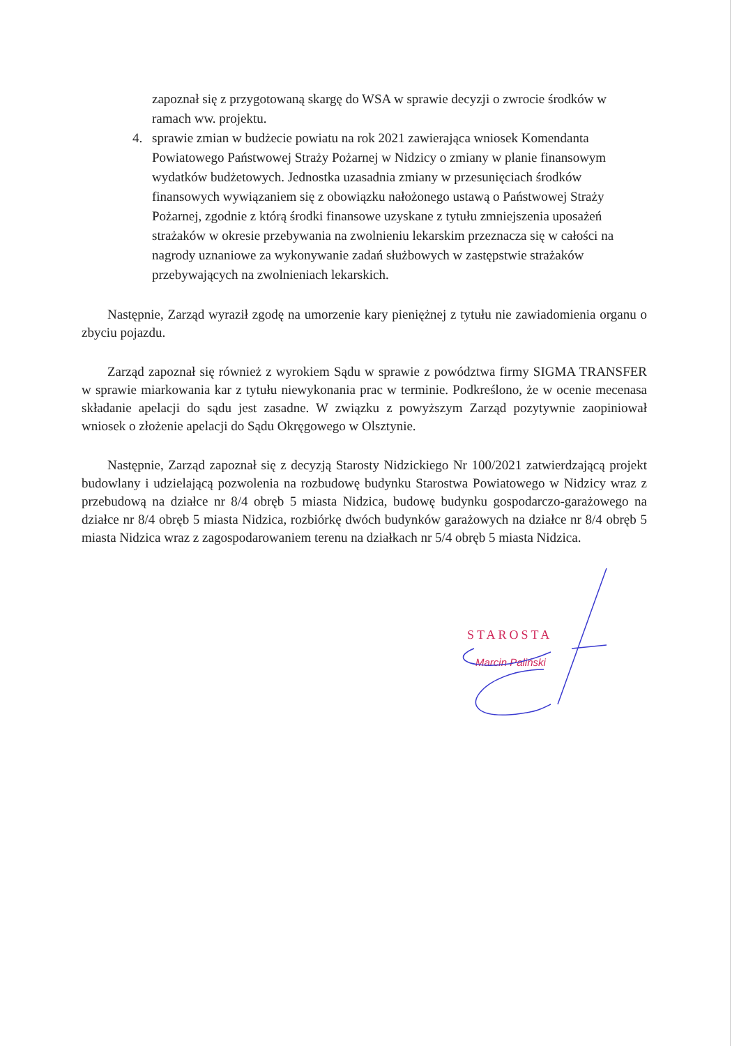zapoznał się z przygotowaną skargę do WSA w sprawie decyzji o zwrocie środków w ramach ww. projektu.
4. sprawie zmian w budżecie powiatu na rok 2021 zawierająca wniosek Komendanta Powiatowego Państwowej Straży Pożarnej w Nidzicy o zmiany w planie finansowym wydatków budżetowych. Jednostka uzasadnia zmiany w przesunięciach środków finansowych wywiązaniem się z obowiązku nałożonego ustawą o Państwowej Straży Pożarnej, zgodnie z którą środki finansowe uzyskane z tytułu zmniejszenia uposażeń strażaków w okresie przebywania na zwolnieniu lekarskim przeznacza się w całości na nagrody uznaniowe za wykonywanie zadań służbowych w zastępstwie strażaków przebywających na zwolnieniach lekarskich.
Następnie, Zarząd wyraził zgodę na umorzenie kary pieniężnej z tytułu nie zawiadomienia organu o zbyciu pojazdu.
Zarząd zapoznał się również z wyrokiem Sądu w sprawie z powództwa firmy SIGMA TRANSFER w sprawie miarkowania kar z tytułu niewykonania prac w terminie. Podkreślono, że w ocenie mecenasa składanie apelacji do sądu jest zasadne. W związku z powyższym Zarząd pozytywnie zaopiniował wniosek o złożenie apelacji do Sądu Okręgowego w Olsztynie.
Następnie, Zarząd zapoznał się z decyzją Starosty Nidzickiego Nr 100/2021 zatwierdzającą projekt budowlany i udzielającą pozwolenia na rozbudowę budynku Starostwa Powiatowego w Nidzicy wraz z przebudową na działce nr 8/4 obręb 5 miasta Nidzica, budowę budynku gospodarczo-garażowego na działce nr 8/4 obręb 5 miasta Nidzica, rozbiórkę dwóch budynków garażowych na działce nr 8/4 obręb 5 miasta Nidzica wraz z zagospodarowaniem terenu na działkach nr 5/4 obręb 5 miasta Nidzica.
STAROSTA
Marcin Paliński